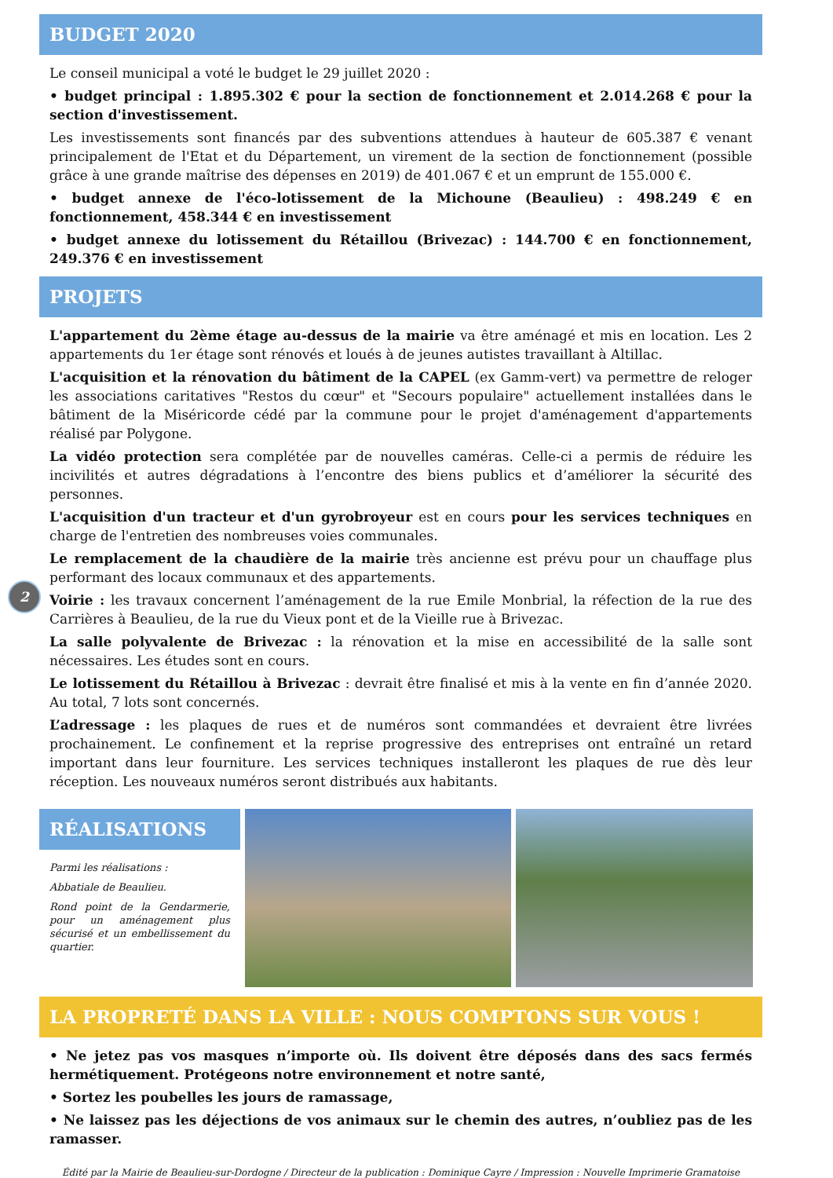2
BUDGET 2020
Le conseil municipal a voté le budget le 29 juillet 2020 :
• budget principal : 1.895.302 € pour la section de fonctionnement et 2.014.268 € pour la section d'investissement.
Les investissements sont financés par des subventions attendues à hauteur de 605.387 € venant principalement de l'Etat et du Département, un virement de la section de fonctionnement (possible grâce à une grande maîtrise des dépenses en 2019) de 401.067 € et un emprunt de 155.000 €.
• budget annexe de l'éco-lotissement de la Michoune (Beaulieu) : 498.249 € en fonctionnement, 458.344 € en investissement
• budget annexe du lotissement du Rétaillou (Brivezac) : 144.700 € en fonctionnement, 249.376 € en investissement
PROJETS
L'appartement du 2ème étage au-dessus de la mairie va être aménagé et mis en location. Les 2 appartements du 1er étage sont rénovés et loués à de jeunes autistes travaillant à Altillac.
L'acquisition et la rénovation du bâtiment de la CAPEL (ex Gamm-vert) va permettre de reloger les associations caritatives "Restos du cœur" et "Secours populaire" actuellement installées dans le bâtiment de la Miséricorde cédé par la commune pour le projet d'aménagement d'appartements réalisé par Polygone.
La vidéo protection sera complétée par de nouvelles caméras. Celle-ci a permis de réduire les incivilités et autres dégradations à l’encontre des biens publics et d’améliorer la sécurité des personnes.
L'acquisition d'un tracteur et d'un gyrobroyeur est en cours pour les services techniques en charge de l'entretien des nombreuses voies communales.
Le remplacement de la chaudière de la mairie très ancienne est prévu pour un chauffage plus performant des locaux communaux et des appartements.
Voirie : les travaux concernent l’aménagement de la rue Emile Monbrial, la réfection de la rue des Carrières à Beaulieu, de la rue du Vieux pont et de la Vieille rue à Brivezac.
La salle polyvalente de Brivezac : la rénovation et la mise en accessibilité de la salle sont nécessaires. Les études sont en cours.
Le lotissement du Rétaillou à Brivezac : devrait être finalisé et mis à la vente en fin d’année 2020. Au total, 7 lots sont concernés.
L’adressage : les plaques de rues et de numéros sont commandées et devraient être livrées prochainement. Le confinement et la reprise progressive des entreprises ont entraîné un retard important dans leur fourniture. Les services techniques installeront les plaques de rue dès leur réception. Les nouveaux numéros seront distribués aux habitants.
RÉALISATIONS
Parmi les réalisations :
Abbatiale de Beaulieu.
Rond point de la Gendarmerie, pour un aménagement plus sécurisé et un embellissement du quartier.
LA PROPRETÉ DANS LA VILLE : NOUS COMPTONS SUR VOUS !
• Ne jetez pas vos masques n’importe où. Ils doivent être déposés dans des sacs fermés hermétiquement. Protégeons notre environnement et notre santé,
• Sortez les poubelles les jours de ramassage,
• Ne laissez pas les déjections de vos animaux sur le chemin des autres, n’oubliez pas de les ramasser.
Édité par la Mairie de Beaulieu-sur-Dordogne / Directeur de la publication : Dominique Cayre / Impression : Nouvelle Imprimerie Gramatoise